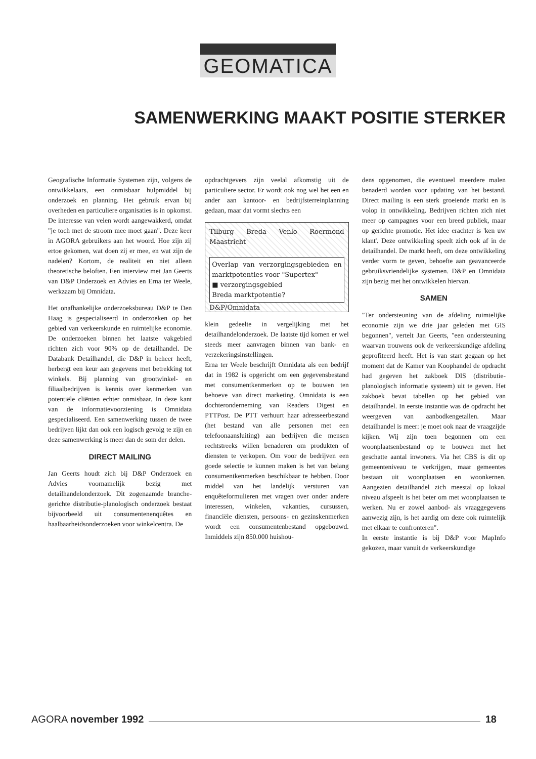GEOMATICA
SAMENWERKING MAAKT POSITIE STERKER
Geografische Informatie Systemen zijn, volgens de ontwikkelaars, een onmisbaar hulpmiddel bij onderzoek en planning. Het gebruik ervan bij overheden en particuliere organisaties is in opkomst. De interesse van velen wordt aangewakkerd, omdat "je toch met de stroom mee moet gaan". Deze keer in AGORA gebruikers aan het woord. Hoe zijn zij ertoe gekomen, wat doen zij er mee, en wat zijn de nadelen? Kortom, de realiteit en niet alleen theoretische beloften. Een interview met Jan Geerts van D&P Onderzoek en Advies en Erna ter Weele, werkzaam bij Omnidata.
Het onafhankelijke onderzoeksbureau D&P te Den Haag is gespecialiseerd in onderzoeken op het gebied van verkeerskunde en ruimtelijke economie. De onderzoeken binnen het laatste vakgebied richten zich voor 90% op de detailhandel. De Databank Detailhandel, die D&P in beheer heeft, herbergt een keur aan gegevens met betrekking tot winkels. Bij planning van grootwinkel- en filiaalbedrijven is kennis over kenmerken van potentiële cliënten echter onmisbaar. In deze kant van de informatievoorziening is Omnidata gespecialiseerd. Een samenwerking tussen de twee bedrijven lijkt dan ook een logisch gevolg te zijn en deze samenwerking is meer dan de som der delen.
DIRECT MAILING
Jan Geerts houdt zich bij D&P Onderzoek en Advies voornamelijk bezig met detailhandelonderzoek. Dit zogenaamde branche-gerichte distributie-planologisch onderzoek bestaat bijvoorbeeld uit consumentenenquêtes en haalbaarheidsonderzoeken voor winkelcentra. De
opdrachtgevers zijn veelal afkomstig uit de particuliere sector. Er wordt ook nog wel het een en ander aan kantoor- en bedrijfsterreinplanning gedaan, maar dat vormt slechts een
Tilburg Breda Venlo Roermond Maastricht
Overlap van verzorgingsgebieden en marktpotenties voor "Supertex"
■ verzorgingsgebied
Breda marktpotentie?
D&P/Omnidata
klein gedeelte in vergelijking met het detailhandelonderzoek. De laatste tijd komen er wel steeds meer aanvragen binnen van bank- en verzekeringsinstellingen.
Erna ter Weele beschrijft Omnidata als een bedrijf dat in 1982 is opgericht om een gegevensbestand met consumentkenmerken op te bouwen ten behoeve van direct marketing. Omnidata is een dochteronderneming van Readers Digest en PTTPost. De PTT verhuurt haar adresseerbestand (het bestand van alle personen met een telefoonaansluiting) aan bedrijven die mensen rechtstreeks willen benaderen om produkten of diensten te verkopen. Om voor de bedrijven een goede selectie te kunnen maken is het van belang consumentkenmerken beschikbaar te hebben. Door middel van het landelijk versturen van enquêteformulieren met vragen over onder andere interessen, winkelen, vakanties, cursussen, financiële diensten, persoons- en gezinskenmerken wordt een consumentenbestand opgebouwd. Inmiddels zijn 850.000 huishou-
dens opgenomen, die eventueel meerdere malen benaderd worden voor updating van het bestand. Direct mailing is een sterk groeiende markt en is volop in ontwikkeling. Bedrijven richten zich niet meer op campagnes voor een breed publiek, maar op gerichte promotie. Het idee erachter is 'ken uw klant'. Deze ontwikkeling speelt zich ook af in de detailhandel. De markt heeft, om deze ontwikkeling verder vorm te geven, behoefte aan geavanceerde gebruiksvriendelijke systemen. D&P en Omnidata zijn bezig met het ontwikkelen hiervan.
SAMEN
"Ter ondersteuning van de afdeling ruimtelijke economie zijn we drie jaar geleden met GIS begonnen", vertelt Jan Geerts, "een ondersteuning waarvan trouwens ook de verkeerskundige afdeling geprofiteerd heeft. Het is van start gegaan op het moment dat de Kamer van Koophandel de opdracht had gegeven het zakboek DIS (distributie-planologisch informatie systeem) uit te geven. Het zakboek bevat tabellen op het gebied van detailhandel. In eerste instantie was de opdracht het weergeven van aanbodkengetallen. Maar detailhandel is meer: je moet ook naar de vraagzijde kijken. Wij zijn toen begonnen om een woonplaatsenbestand op te bouwen met het geschatte aantal inwoners. Via het CBS is dit op gemeenteniveau te verkrijgen, maar gemeentes bestaan uit woonplaatsen en woonkernen. Aangezien detailhandel zich meestal op lokaal niveau afspeelt is het beter om met woonplaatsen te werken. Nu er zowel aanbod- als vraaggegevens aanwezig zijn, is het aardig om deze ook ruimtelijk met elkaar te confronteren".
In eerste instantie is bij D&P voor MapInfo gekozen, maar vanuit de verkeerskundige
AGORA november 1992 18